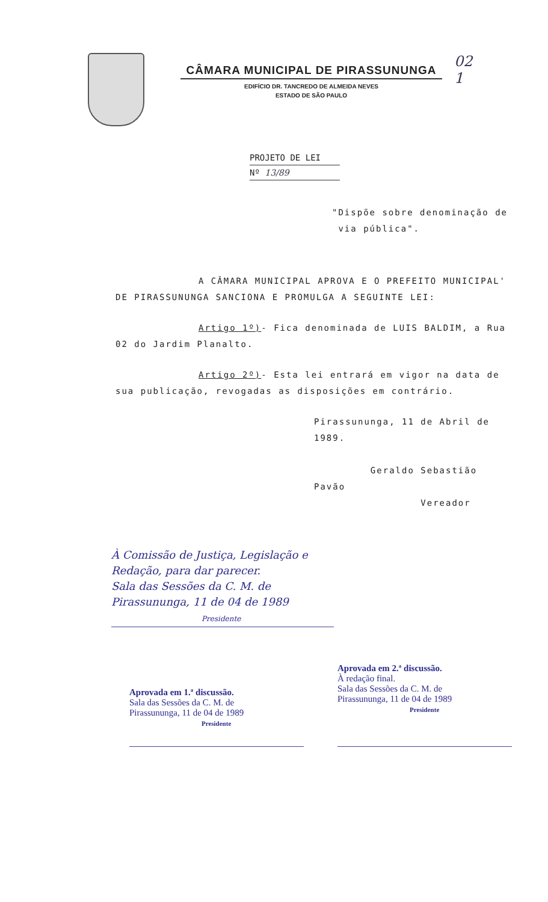CÂMARA MUNICIPAL DE PIRASSUNUNGA
EDIFÍCIO DR. TANCREDO DE ALMEIDA NEVES
ESTADO DE SÃO PAULO
02
1
PROJETO DE LEI
Nº 13/89
"Dispõe sobre denominação de
via pública".
A CÂMARA MUNICIPAL APROVA E O PREFEITO MUNICIPAL' DE PIRASSUNUNGA SANCIONA E PROMULGA A SEGUINTE LEI:
Artigo 1º)- Fica denominada de LUIS BALDIM, a Rua 02 do Jardim Planalto.
Artigo 2º)- Esta lei entrará em vigor na data de sua publicação, revogadas as disposições em contrário.
Pirassununga, 11 de Abril de 1989.
Geraldo Sebastião Pavão
Vereador
À Comissão de Justiça, Legislação e Redação, para dar parecer.
Sala das Sessões da C. M. de Pirassununga, 11 de 04 de 1989
Presidente
Aprovada em 1.ª discussão.
Sala das Sessões da C. M. de
Pirassununga, 11 de 04 de 1989
Presidente
Aprovada em 2.ª discussão.
À redação final.
Sala das Sessões da C. M. de
Pirassununga, 11 de 04 de 1989
Presidente